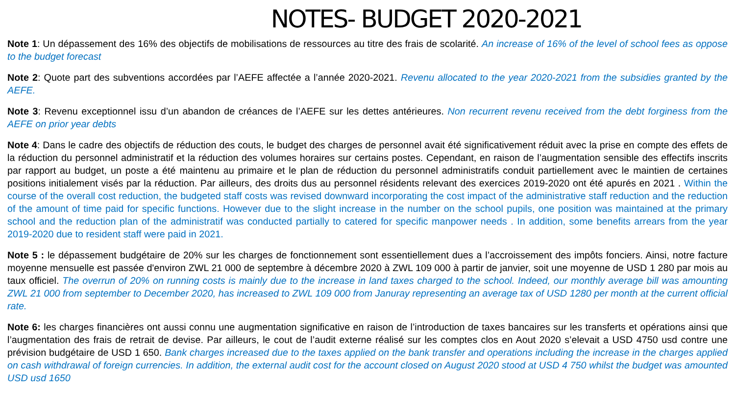NOTES- BUDGET 2020-2021
Note 1: Un dépassement des 16% des objectifs de mobilisations de ressources au titre des frais de scolarité. An increase of 16% of the level of school fees as oppose to the budget forecast
Note 2: Quote part des subventions accordées par l’AEFE affectée a l’année 2020-2021. Revenu allocated to the year 2020-2021 from the subsidies granted by the AEFE.
Note 3: Revenu exceptionnel issu d’un abandon de créances de l’AEFE sur les dettes antérieures. Non recurrent revenu received from the debt forginess from the AEFE on prior year debts
Note 4: Dans le cadre des objectifs de réduction des couts, le budget des charges de personnel avait été significativement réduit avec la prise en compte des effets de la réduction du personnel administratif et la réduction des volumes horaires sur certains postes. Cependant, en raison de l’augmentation sensible des effectifs inscrits par rapport au budget, un poste a été maintenu au primaire et le plan de réduction du personnel administratifs conduit partiellement avec le maintien de certaines positions initialement visés par la réduction. Par ailleurs, des droits dus au personnel résidents relevant des exercices 2019-2020 ont été apurés en 2021 . Within the course of the overall cost reduction, the budgeted staff costs was revised downward incorporating the cost impact of the administrative staff reduction and the reduction of the amount of time paid for specific functions. However due to the slight increase in the number on the school pupils, one position was maintained at the primary school and the reduction plan of the administratif was conducted partially to catered for specific manpower needs . In addition, some benefits arrears from the year 2019-2020 due to resident staff were paid in 2021.
Note 5 : le dépassement budgétaire de 20% sur les charges de fonctionnement sont essentiellement dues a l’accroissement des impôts fonciers. Ainsi, notre facture moyenne mensuelle est passée d'environ ZWL 21 000 de septembre à décembre 2020 à ZWL 109 000 à partir de janvier, soit une moyenne de USD 1 280 par mois au taux officiel. The overrun of 20% on running costs is mainly due to the increase in land taxes charged to the school. Indeed, our monthly average bill was amounting ZWL 21 000 from september to December 2020, has increased to ZWL 109 000 from Januray representing an average tax of USD 1280 per month at the current official rate.
Note 6: les charges financières ont aussi connu une augmentation significative en raison de l’introduction de taxes bancaires sur les transferts et opérations ainsi que l’augmentation des frais de retrait de devise. Par ailleurs, le cout de l’audit externe réalisé sur les comptes clos en Aout 2020 s’elevait a USD 4750 usd contre une prévision budgétaire de USD 1 650. Bank charges increased due to the taxes applied on the bank transfer and operations including the increase in the charges applied on cash withdrawal of foreign currencies. In addition, the external audit cost for the account closed on August 2020 stood at USD 4 750 whilst the budget was amounted USD usd 1650